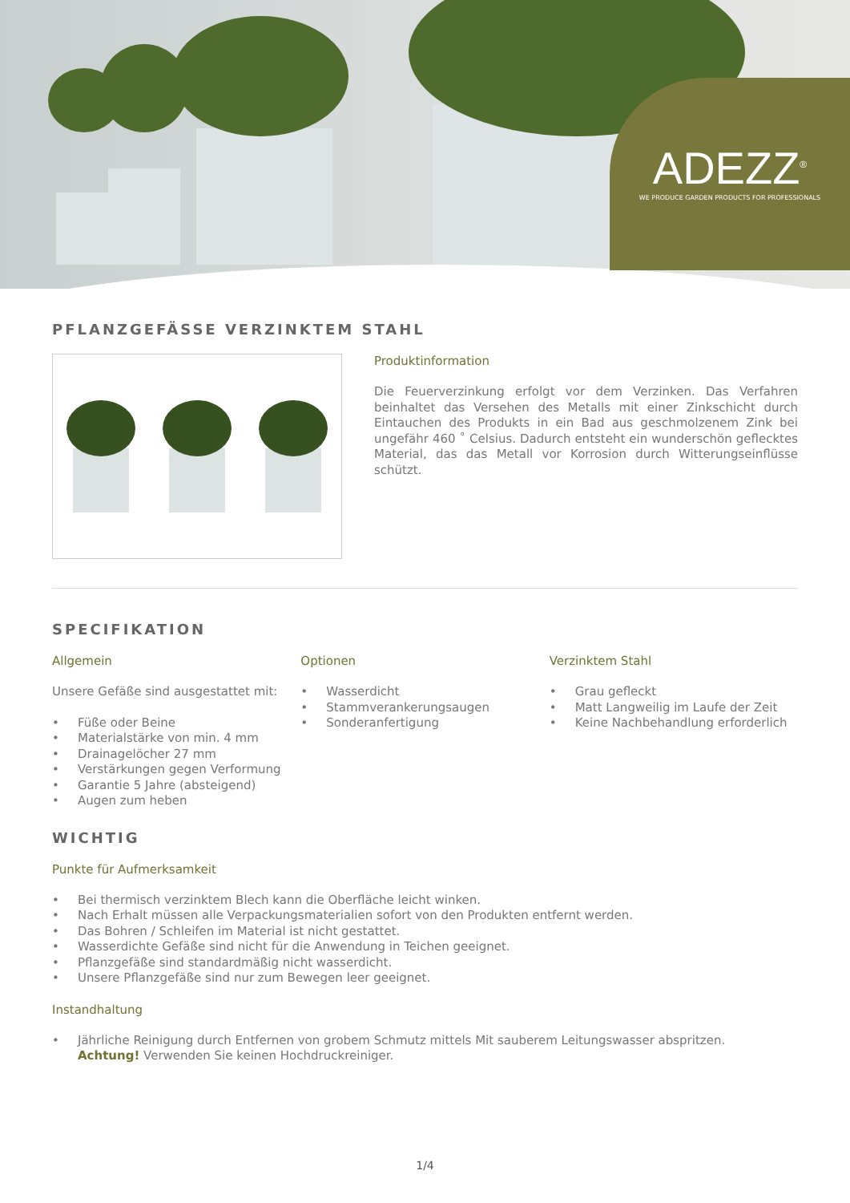ADEZZ<sup>®</sup>
WE PRODUCE GARDEN PRODUCTS FOR PROFESSIONALS
PFLANZGEFÄSSE VERZINKTEM STAHL
Produktinformation
Die Feuerverzinkung erfolgt vor dem Verzinken. Das Verfahren beinhaltet das Versehen des Metalls mit einer Zinkschicht durch Eintauchen des Produkts in ein Bad aus geschmolzenem Zink bei ungefähr 460 ˚ Celsius. Dadurch entsteht ein wunderschön geflecktes Material, das das Metall vor Korrosion durch Witterungseinflüsse schützt.
SPECIFIKATION
Allgemein
Unsere Gefäße sind ausgestattet mit:
• Füße oder Beine
• Materialstärke von min. 4 mm
• Drainagelöcher 27 mm
• Verstärkungen gegen Verformung
• Garantie 5 Jahre (absteigend)
• Augen zum heben
Optionen
• Wasserdicht
• Stammverankerungsaugen
• Sonderanfertigung
Verzinktem Stahl
• Grau gefleckt
• Matt Langweilig im Laufe der Zeit
• Keine Nachbehandlung erforderlich
WICHTIG
Punkte für Aufmerksamkeit
• Bei thermisch verzinktem Blech kann die Oberfläche leicht winken.
• Nach Erhalt müssen alle Verpackungsmaterialien sofort von den Produkten entfernt werden.
• Das Bohren / Schleifen im Material ist nicht gestattet.
• Wasserdichte Gefäße sind nicht für die Anwendung in Teichen geeignet.
• Pflanzgefäße sind standardmäßig nicht wasserdicht.
• Unsere Pflanzgefäße sind nur zum Bewegen leer geeignet.
Instandhaltung
• Jährliche Reinigung durch Entfernen von grobem Schmutz mittels Mit sauberem Leitungswasser abspritzen.
Achtung! Verwenden Sie keinen Hochdruckreiniger.
1/4